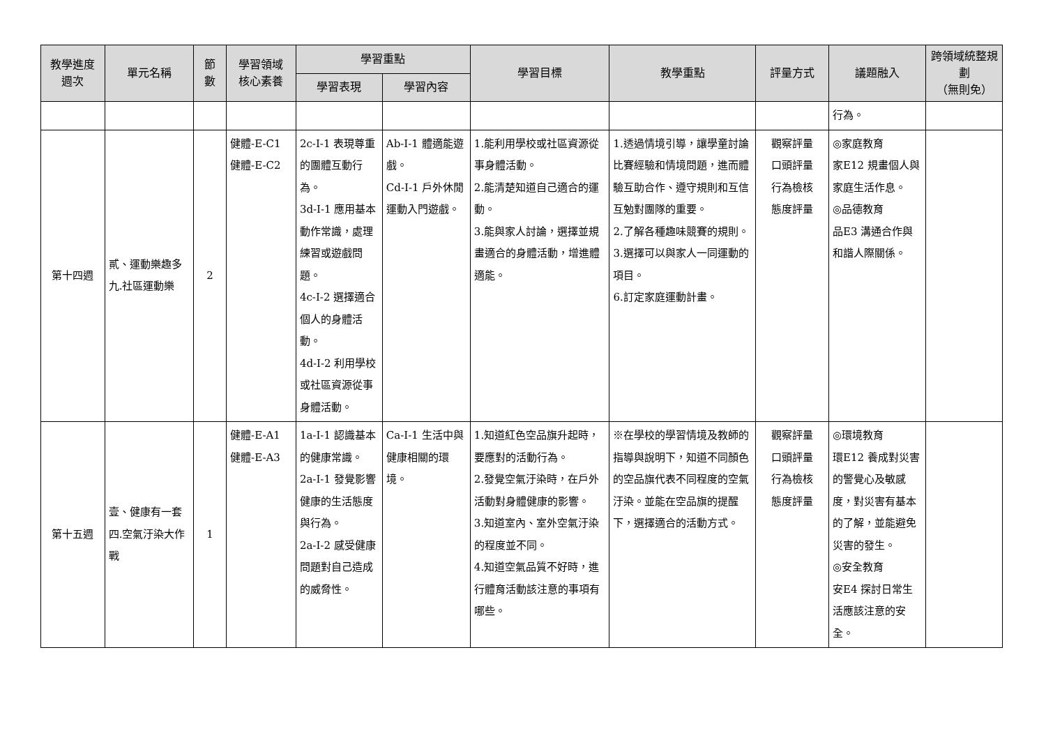| 教學進度 週次 | 單元名稱 | 節 數 | 學習領域 核心素養 | 學習重點 | | 學習目標 | 教學重點 | 評量方式 | 議題融入 | 跨領域統整規劃 （無則免） |
| --- | --- | --- | --- | --- | --- | --- | --- | --- | --- | --- |
| | | | | 學習表現 | 學習內容 | | | | | |
| | | | | | | | | | 行為。 | |
| 第十四週 | 貳、運動樂趣多 九.社區運動樂 | 2 | 健體-E-C1 健體-E-C2 | 2c-I-1 表現尊重的團體互動行為。 3d-I-1 應用基本動作常識，處理練習或遊戲問題。 4c-I-2 選擇適合個人的身體活動。 4d-I-2 利用學校或社區資源從事身體活動。 | Ab-I-1 體適能遊戲。 Cd-I-1 戶外休閒運動入門遊戲。 | 1.能利用學校或社區資源從事身體活動。 2.能清楚知道自己適合的運動。 3.能與家人討論，選擇並規畫適合的身體活動，增進體適能。 | 1.透過情境引導，讓學童討論比賽經驗和情境問題，進而體驗互助合作、遵守規則和互信互勉對團隊的重要。 2.了解各種趣味競賽的規則。 3.選擇可以與家人一同運動的項目。 6.訂定家庭運動計畫。 | 觀察評量 口頭評量 行為檢核 態度評量 | ◎家庭教育 家E12 規畫個人與家庭生活作息。 ◎品德教育 品E3 溝通合作與和諧人際關係。 | |
| 第十五週 | 壹、健康有一套 四.空氣汙染大作戰 | 1 | 健體-E-A1 健體-E-A3 | 1a-I-1 認識基本的健康常識。 2a-I-1 發覺影響健康的生活態度與行為。 2a-I-2 感受健康問題對自己造成的威脅性。 | Ca-I-1 生活中與健康相關的環境。 | 1.知道紅色空品旗升起時，要應對的活動行為。 2.發覺空氣汙染時，在戶外活動對身體健康的影響。 3.知道室內、室外空氣汙染的程度並不同。 4.知道空氣品質不好時，進行體育活動該注意的事項有哪些。 | ※在學校的學習情境及教師的指導與說明下，知道不同顏色的空品旗代表不同程度的空氣汙染。並能在空品旗的提醒下，選擇適合的活動方式。 | 觀察評量 口頭評量 行為檢核 態度評量 | ◎環境教育 環E12 養成對災害的警覺心及敏感度，對災害有基本的了解，並能避免災害的發生。 ◎安全教育 安E4 探討日常生活應該注意的安全。 | |